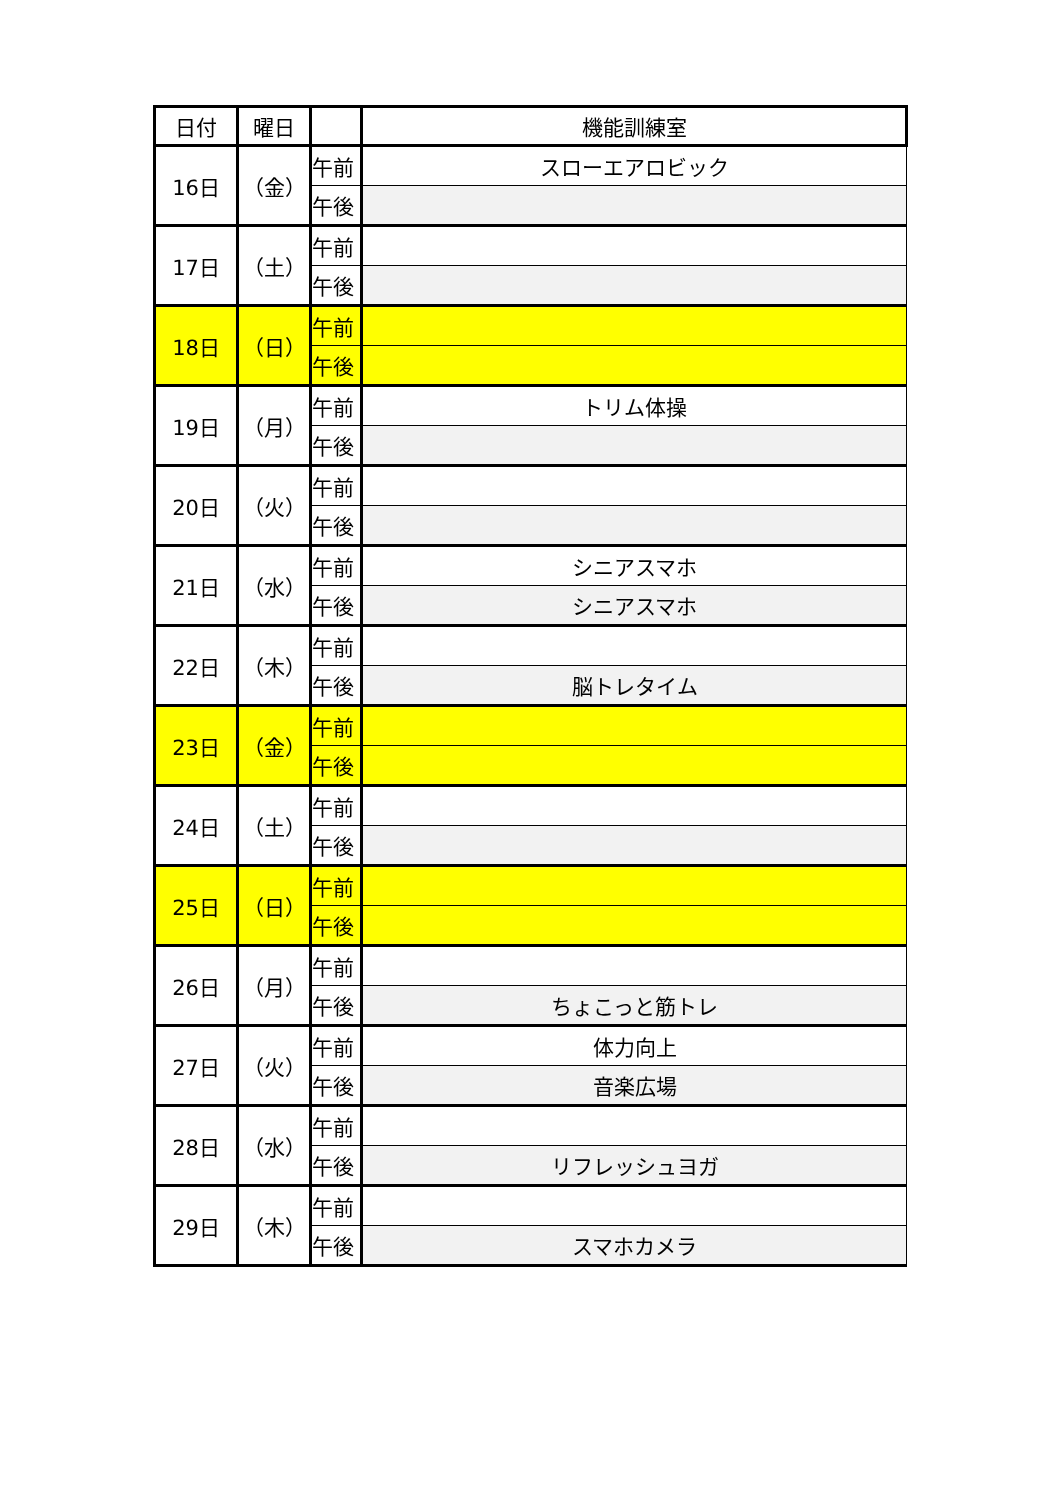| 日付 | 曜日 | | 機能訓練室 |
| --- | --- | --- | --- |
| 16日 | （金） | 午前 | スローエアロビック |
| | | 午後 | |
| 17日 | （土） | 午前 | |
| | | 午後 | |
| 18日 | （日） | 午前 | |
| | | 午後 | |
| 19日 | （月） | 午前 | トリム体操 |
| | | 午後 | |
| 20日 | （火） | 午前 | |
| | | 午後 | |
| 21日 | （水） | 午前 | シニアスマホ |
| | | 午後 | シニアスマホ |
| 22日 | （木） | 午前 | |
| | | 午後 | 脳トレタイム |
| 23日 | （金） | 午前 | |
| | | 午後 | |
| 24日 | （土） | 午前 | |
| | | 午後 | |
| 25日 | （日） | 午前 | |
| | | 午後 | |
| 26日 | （月） | 午前 | |
| | | 午後 | ちょこっと筋トレ |
| 27日 | （火） | 午前 | 体力向上 |
| | | 午後 | 音楽広場 |
| 28日 | （水） | 午前 | |
| | | 午後 | リフレッシュヨガ |
| 29日 | （木） | 午前 | |
| | | 午後 | スマホカメラ |